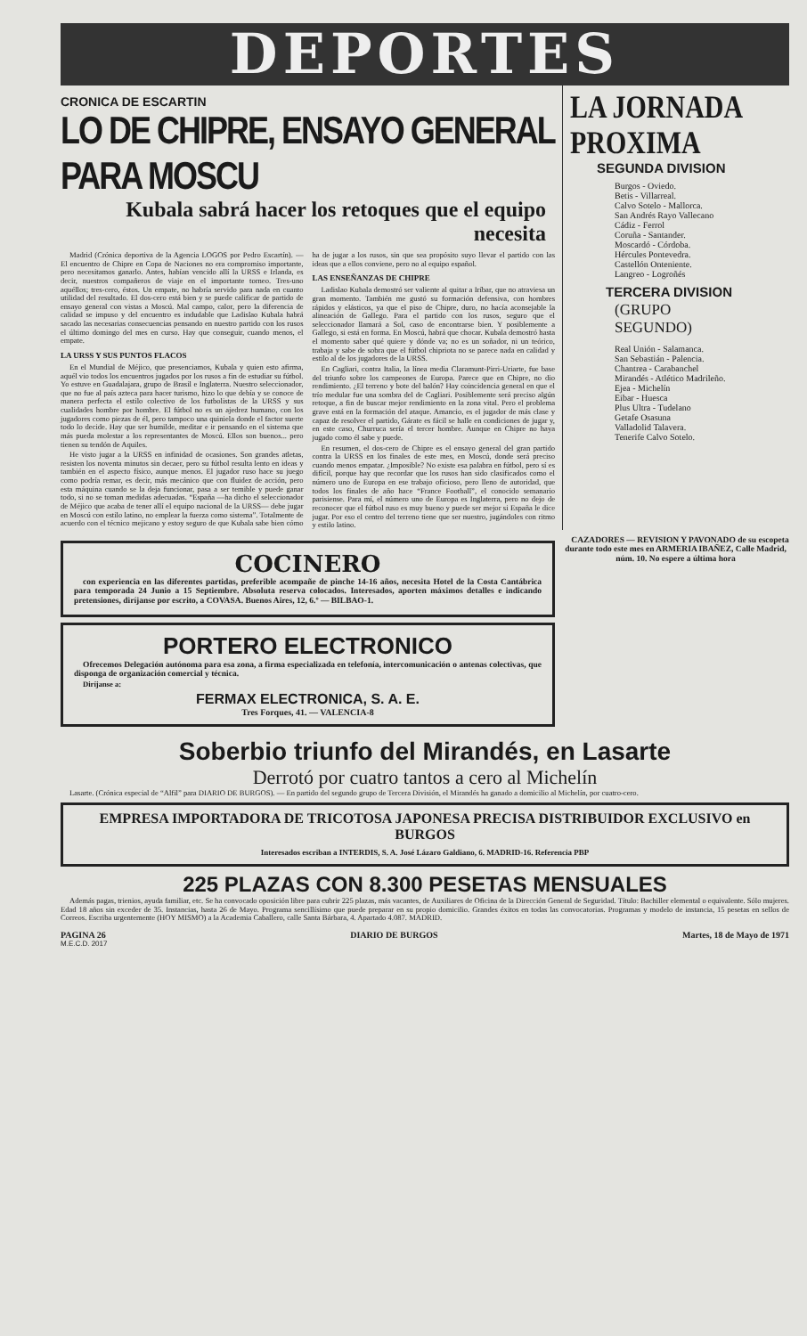DEPORTES
CRONICA DE ESCARTIN
LO DE CHIPRE, ENSAYO GENERAL PARA MOSCU
Kubala sabrá hacer los retoques que el equipo necesita
Madrid (Crónica deportiva de la Agencia LOGOS por Pedro Escartín). — El encuentro de Chipre en Copa de Naciones no era compromiso importante, pero necesitamos ganarlo. Antes, habían vencido allí la URSS e Irlanda, es decir, nuestros compañeros de viaje en el importante torneo. Tres-uno aquéllos; tres-cero, éstos. Un empate, no habría servido para nada en cuanto utilidad del resultado. El dos-cero está bien y se puede calificar de partido de ensayo general con vistas a Moscú. Mal campo, calor, pero la diferencia de calidad se impuso y del encuentro es indudable que Ladislao Kubala habrá sacado las necesarias consecuencias pensando en nuestro partido con los rusos el último domingo del mes en curso. Hay que conseguir, cuando menos, el empate.
LA URSS Y SUS PUNTOS FLACOS
En el Mundial de Méjico, que presenciamos, Kubala y quien esto afirma, aquél vio todos los encuentros jugados por los rusos a fin de estudiar su fútbol. Yo estuve en Guadalajara, grupo de Brasil e Inglaterra. Nuestro seleccionador, que no fue al país azteca para hacer turismo, hizo lo que debía y se conoce de manera perfecta el estilo colectivo de los futbolistas de la URSS y sus cualidades hombre por hombre. El fútbol no es un ajedrez humano, con los jugadores como piezas de él, pero tampoco una quiniela donde el factor suerte todo lo decide. Hay que ser humilde, meditar e ir pensando en el sistema que más pueda molestar a los representantes de Moscú. Ellos son buenos... pero tienen su tendón de Aquiles.
He visto jugar a la URSS en infinidad de ocasiones. Son grandes atletas, resisten los noventa minutos sin decaer, pero su fútbol resulta lento en ideas y también en el aspecto físico, aunque menos. El jugador ruso hace su juego como podría remar, es decir, más mecánico que con fluidez de acción, pero esta máquina cuando se la deja funcionar, pasa a ser temible y puede ganar todo, si no se toman medidas adecuadas. “España —ha dicho el seleccionador de Méjico que acaba de tener allí el equipo nacional de la URSS— debe jugar en Moscú con estilo latino, no emplear la fuerza como sistema”. Totalmente de acuerdo con el técnico mejicano y estoy seguro de que Kubala sabe bien cómo ha de jugar a los rusos, sin que sea propósito suyo llevar el partido con las ideas que a ellos conviene, pero no al equipo español.
LAS ENSEÑANZAS DE CHIPRE
Ladislao Kubala demostró ser valiente al quitar a Iríbar, que no atraviesa un gran momento. También me gustó su formación defensiva, con hombres rápidos y elásticos, ya que el piso de Chipre, duro, no hacía aconsejable la alineación de Gallego. Para el partido con los rusos, seguro que el seleccionador llamará a Sol, caso de encontrarse bien. Y posiblemente a Gallego, si está en forma. En Moscú, habrá que chocar. Kubala demostró hasta el momento saber qué quiere y dónde va; no es un soñador, ni un teórico, trabaja y sabe de sobra que el fútbol chipriota no se parece nada en calidad y estilo al de los jugadores de la URSS.
En Cagliari, contra Italia, la línea media Claramunt-Pirri-Uriarte, fue base del triunfo sobre los campeones de Europa. Parece que en Chipre, no dio rendimiento. ¿El terreno y bote del balón? Hay coincidencia general en que el trío medular fue una sombra del de Cagliari. Posiblemente será preciso algún retoque, a fin de buscar mejor rendimiento en la zona vital. Pero el problema grave está en la formación del ataque. Amancio, es el jugador de más clase y capaz de resolver el partido, Gárate es fácil se halle en condiciones de jugar y, en este caso, Churruca sería el tercer hombre. Aunque en Chipre no haya jugado como él sabe y puede.
En resumen, el dos-cero de Chipre es el ensayo general del gran partido contra la URSS en los finales de este mes, en Moscú, donde será preciso cuando menos empatar. ¿Imposible? No existe esa palabra en fútbol, pero sí es difícil, porque hay que recordar que los rusos han sido clasificados como el número uno de Europa en ese trabajo oficioso, pero lleno de autoridad, que todos los finales de año hace “France Football”, el conocido semanario parisiense. Para mí, el número uno de Europa es Inglaterra, pero no dejo de reconocer que el fútbol ruso es muy bueno y puede ser mejor si España le dice jugar. Por eso el centro del terreno tiene que ser nuestro, jugándoles con ritmo y estilo latino.
LA JORNADA PROXIMA
SEGUNDA DIVISION
Burgos - Oviedo.
Betis - Villarreal.
Calvo Sotelo - Mallorca.
San Andrés Rayo Vallecano
Cádiz - Ferrol
Coruña - Santander.
Moscardó - Córdoba.
Hércules Pontevedra.
Castellón Onteniente.
Langreo - Logroñés
TERCERA DIVISION
(GRUPO SEGUNDO)
Real Unión - Salamanca.
San Sebastián - Palencia.
Chantrea - Carabanchel
Mirandés - Atlético Madrileño.
Ejea - Michelín
Eibar - Huesca
Plus Ultra - Tudelano
Getafe Osasuna
Valladolid Talavera.
Tenerife Calvo Sotelo.
COCINERO
con experiencia en las diferentes partidas, preferible acompañe de pinche 14-16 años, necesita Hotel de la Costa Cantábrica para temporada 24 Junio a 15 Septiembre. Absoluta reserva colocados. Interesados, aporten máximos detalles e indicando pretensiones, diríjanse por escrito, a COVASA. Buenos Aires, 12, 6.º — BILBAO-1.
PORTERO ELECTRONICO
Ofrecemos Delegación autónoma para esa zona, a firma especializada en telefonía, intercomunicación o antenas colectivas, que disponga de organización comercial y técnica.
Diríjanse a:
FERMAX ELECTRONICA, S. A. E.
Tres Forques, 41. — VALENCIA-8
CAZADORES — REVISION Y PAVONADO de su escopeta durante todo este mes en ARMERIA IBAÑEZ, Calle Madrid, núm. 10. No espere a última hora
Soberbio triunfo del Mirandés, en Lasarte
Derrotó por cuatro tantos a cero al Michelín
Lasarte. (Crónica especial de “Alfil” para DIARIO DE BURGOS). — En partido del segundo grupo de Tercera División, el Mirandés ha ganado a domicilio al Michelín, por cuatro-cero.
EMPRESA IMPORTADORA DE TRICOTOSA JAPONESA PRECISA DISTRIBUIDOR EXCLUSIVO en BURGOS
Interesados escriban a INTERDIS, S. A. José Lázaro Galdiano, 6. MADRID-16. Referencia PBP
225 PLAZAS CON 8.300 PESETAS MENSUALES
Además pagas, trienios, ayuda familiar, etc. Se ha convocado oposición libre para cubrir 225 plazas, más vacantes, de Auxiliares de Oficina de la Dirección General de Seguridad. Título: Bachiller elemental o equivalente. Sólo mujeres. Edad 18 años sin exceder de 35. Instancias, hasta 26 de Mayo. Programa sencillísimo que puede preparar en su propio domicilio. Grandes éxitos en todas las convocatorias. Programas y modelo de instancia, 15 pesetas en sellos de Correos. Escriba urgentemente (HOY MISMO) a la Academia Caballero, calle Santa Bárbara, 4. Apartado 4.087. MADRID.
PAGINA 26 DIARIO DE BURGOS Martes, 18 de Mayo de 1971
M.E.C.D. 2017